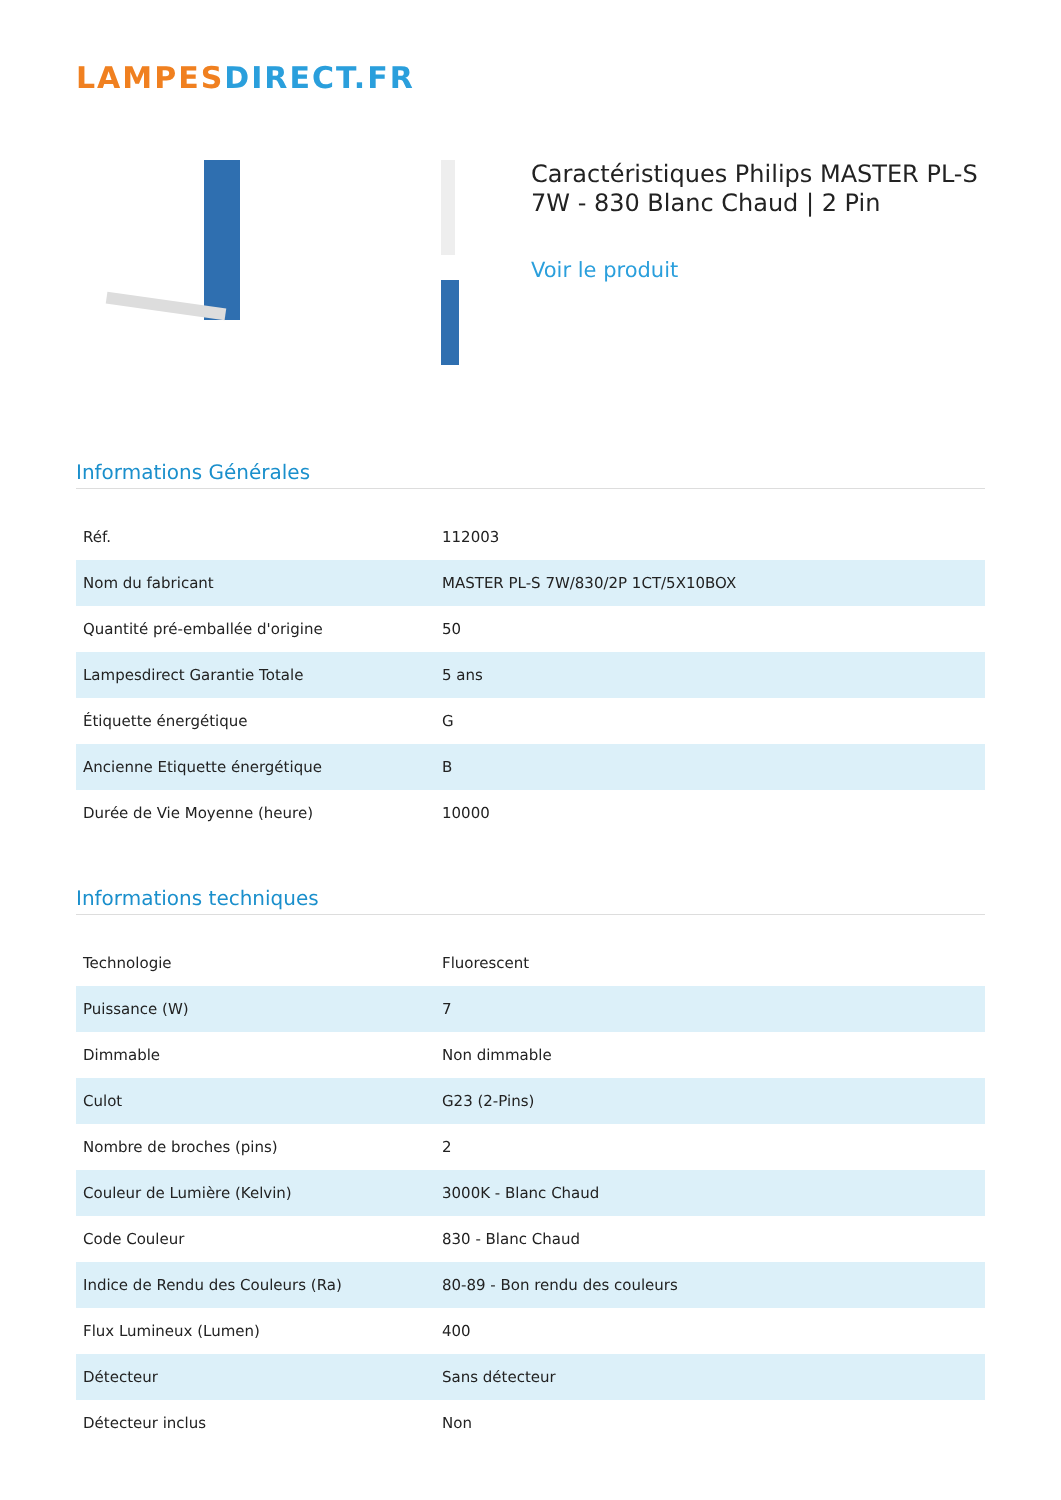LAMPES DIRECT.FR
Caractéristiques Philips MASTER PL-S 7W - 830 Blanc Chaud | 2 Pin
Voir le produit
Informations Générales
| Réf. | 112003 |
| Nom du fabricant | MASTER PL-S 7W/830/2P 1CT/5X10BOX |
| Quantité pré-emballée d'origine | 50 |
| Lampesdirect Garantie Totale | 5 ans |
| Étiquette énergétique | G |
| Ancienne Etiquette énergétique | B |
| Durée de Vie Moyenne (heure) | 10000 |
Informations techniques
| Technologie | Fluorescent |
| Puissance (W) | 7 |
| Dimmable | Non dimmable |
| Culot | G23 (2-Pins) |
| Nombre de broches (pins) | 2 |
| Couleur de Lumière (Kelvin) | 3000K - Blanc Chaud |
| Code Couleur | 830 - Blanc Chaud |
| Indice de Rendu des Couleurs (Ra) | 80-89 - Bon rendu des couleurs |
| Flux Lumineux (Lumen) | 400 |
| Détecteur | Sans détecteur |
| Détecteur inclus | Non |